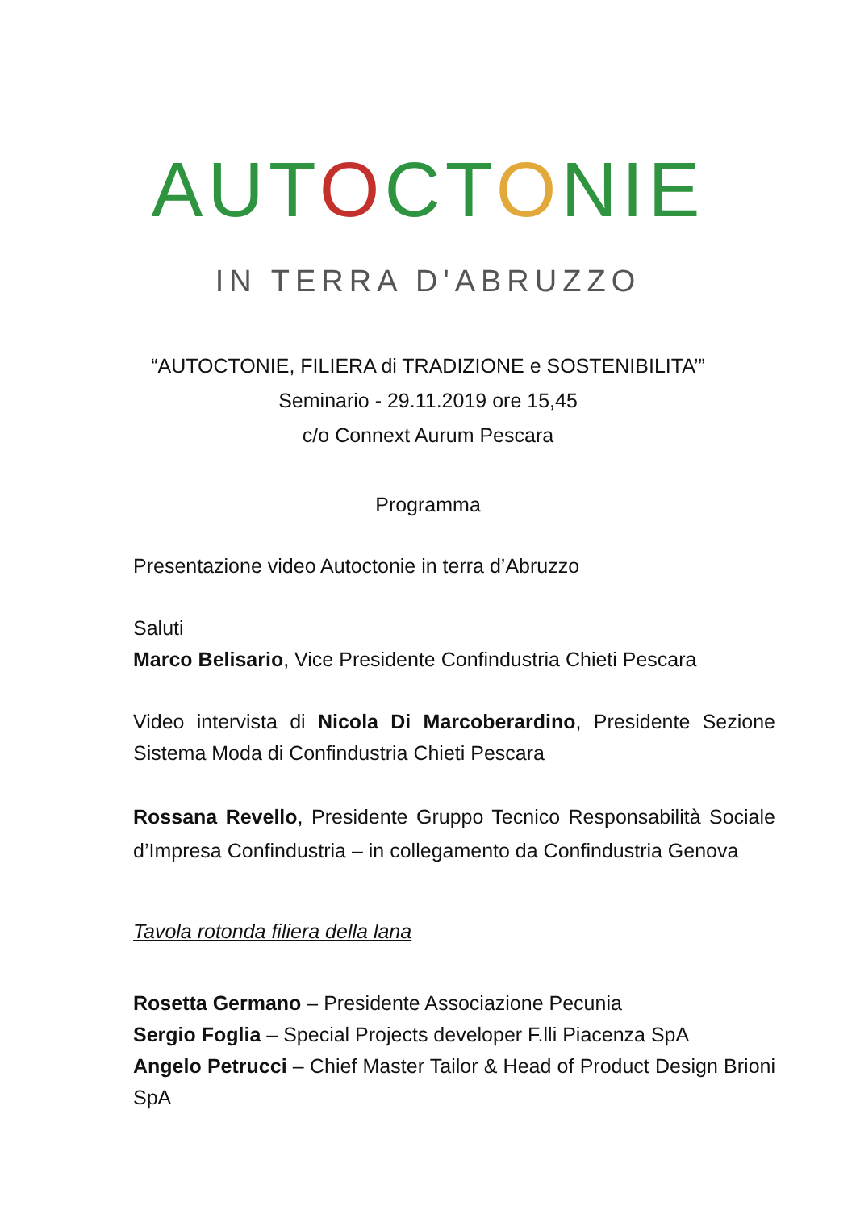AUTOCTONIE
IN TERRA D'ABRUZZO
“AUTOCTONIE, FILIERA di TRADIZIONE e SOSTENIBILITA’”
Seminario - 29.11.2019 ore 15,45
c/o Connext Aurum Pescara
Programma
Presentazione video Autoctonie in terra d’Abruzzo
Saluti
Marco Belisario, Vice Presidente Confindustria Chieti Pescara
Video intervista di Nicola Di Marcoberardino, Presidente Sezione Sistema Moda di Confindustria Chieti Pescara
Rossana Revello, Presidente Gruppo Tecnico Responsabilità Sociale d’Impresa Confindustria – in collegamento da Confindustria Genova
Tavola rotonda filiera della lana
Rosetta Germano – Presidente Associazione Pecunia
Sergio Foglia – Special Projects developer F.lli Piacenza SpA
Angelo Petrucci – Chief Master Tailor & Head of Product Design Brioni SpA